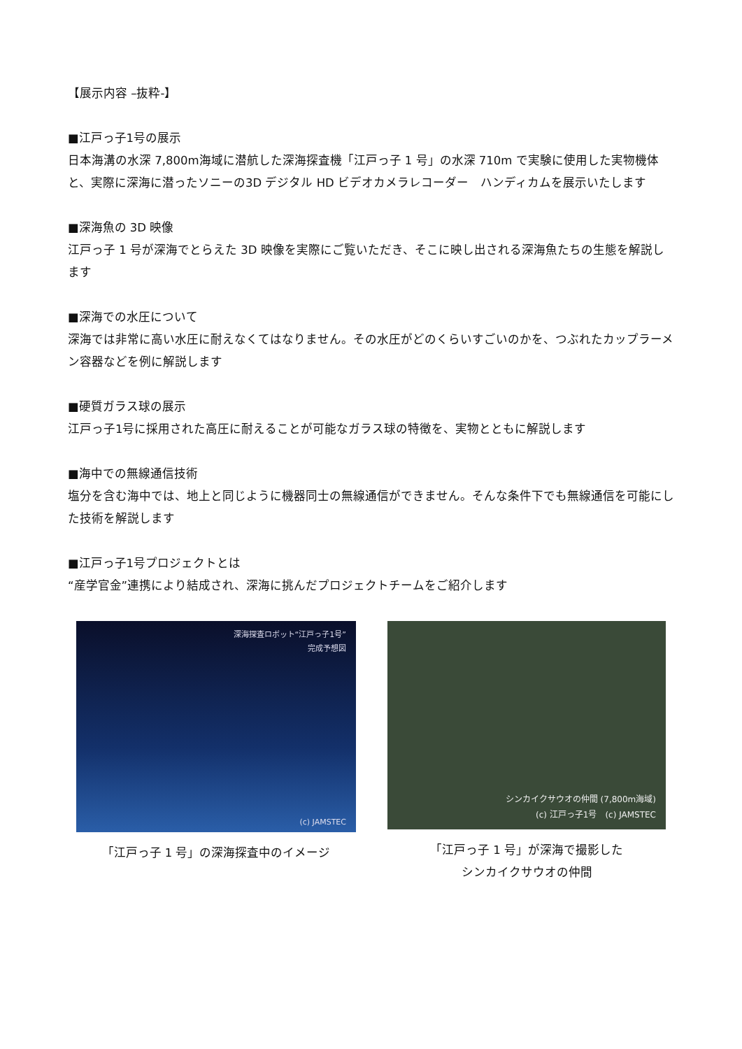【展示内容 –抜粋-】
■江戸っ子1号の展示
日本海溝の水深 7,800m海域に潜航した深海探査機「江戸っ子 1 号」の水深 710m で実験に使用した実物機体と、実際に深海に潜ったソニーの3D デジタル HD ビデオカメラレコーダー　ハンディカムを展示いたします
■深海魚の 3D 映像
江戸っ子 1 号が深海でとらえた 3D 映像を実際にご覧いただき、そこに映し出される深海魚たちの生態を解説します
■深海での水圧について
深海では非常に高い水圧に耐えなくてはなりません。その水圧がどのくらいすごいのかを、つぶれたカップラーメン容器などを例に解説します
■硬質ガラス球の展示
江戸っ子1号に採用された高圧に耐えることが可能なガラス球の特徴を、実物とともに解説します
■海中での無線通信技術
塩分を含む海中では、地上と同じように機器同士の無線通信ができません。そんな条件下でも無線通信を可能にした技術を解説します
■江戸っ子1号プロジェクトとは
“産学官金”連携により結成され、深海に挑んだプロジェクトチームをご紹介します
深海探査ロボット“江戸っ子1号”
完成予想図
(c) JAMSTEC
「江戸っ子 1 号」の深海探査中のイメージ
シンカイクサウオの仲間 (7,800m海域)
(c) 江戸っ子1号　(c) JAMSTEC
「江戸っ子 1 号」が深海で撮影した
シンカイクサウオの仲間